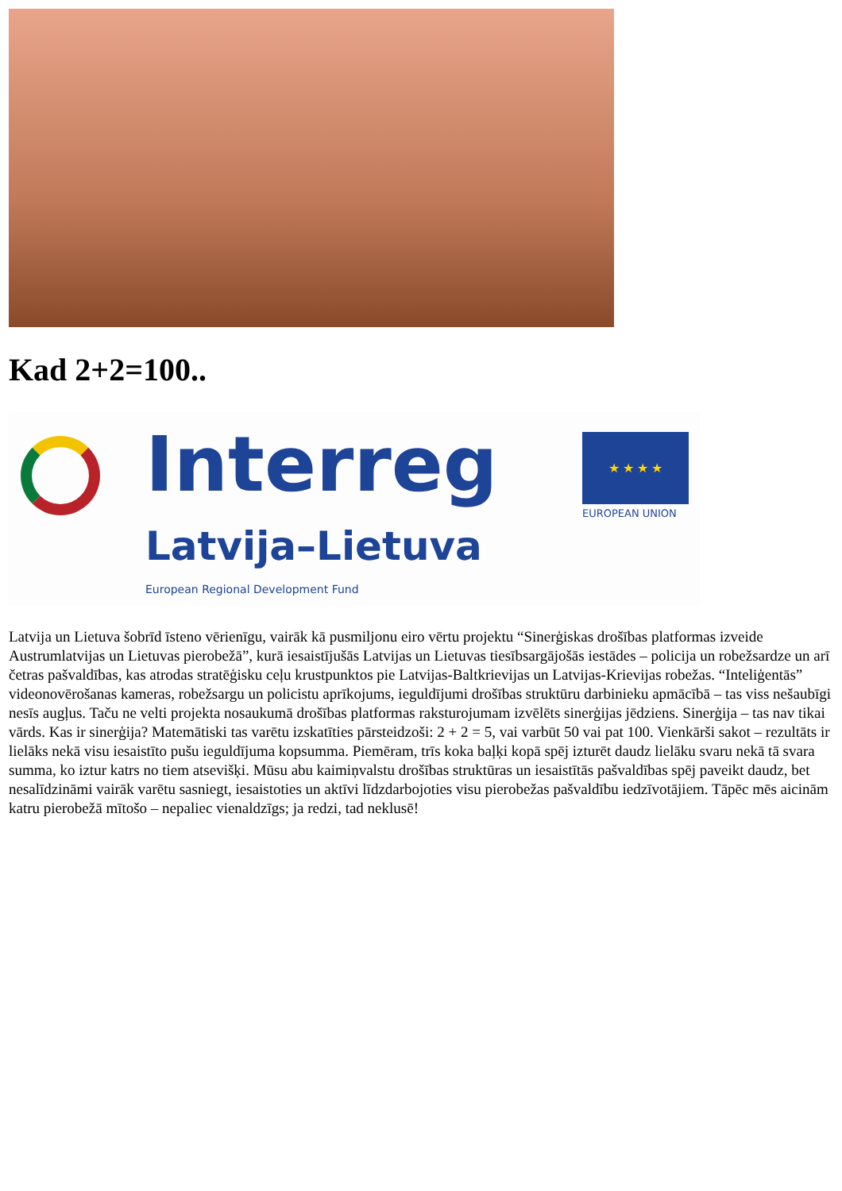Kad 2+2=100..
Interreg ★ ★ ★ ★
EUROPEAN UNION
Latvija–Lietuva
European Regional Development Fund
Latvija un Lietuva šobrīd īsteno vērienīgu, vairāk kā pusmiljonu eiro vērtu projektu “Sinerģiskas drošības platformas izveide Austrumlatvijas un Lietuvas pierobežā”, kurā iesaistījušās Latvijas un Lietuvas tiesībsargājošās iestādes – policija un robežsardze un arī četras pašvaldības, kas atrodas stratēģisku ceļu krustpunktos pie Latvijas-Baltkrievijas un Latvijas-Krievijas robežas. “Inteliģentās” videonovērošanas kameras, robežsargu un policistu aprīkojums, ieguldījumi drošības struktūru darbinieku apmācībā – tas viss nešaubīgi nesīs augļus. Taču ne velti projekta nosaukumā drošības platformas raksturojumam izvēlēts sinerģijas jēdziens. Sinerģija – tas nav tikai vārds. Kas ir sinerģija? Matemātiski tas varētu izskatīties pārsteidzoši: 2 + 2 = 5, vai varbūt 50 vai pat 100. Vienkārši sakot – rezultāts ir lielāks nekā visu iesaistīto pušu ieguldījuma kopsumma. Piemēram, trīs koka baļķi kopā spēj izturēt daudz lielāku svaru nekā tā svara summa, ko iztur katrs no tiem atsevišķi. Mūsu abu kaimiņvalstu drošības struktūras un iesaistītās pašvaldības spēj paveikt daudz, bet nesalīdzināmi vairāk varētu sasniegt, iesaistoties un aktīvi līdzdarbojoties visu pierobežas pašvaldību iedzīvotājiem. Tāpēc mēs aicinām katru pierobežā mītošo – nepaliec vienaldzīgs; ja redzi, tad neklusē!